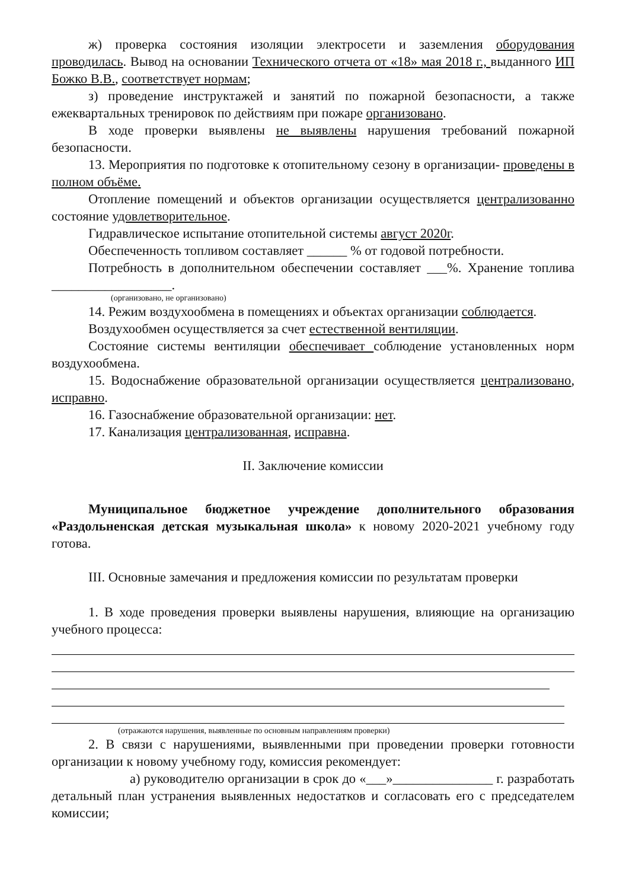ж) проверка состояния изоляции электросети и заземления оборудования проводилась. Вывод на основании Технического отчета от «18» мая 2018 г., выданного ИП Божко В.В., соответствует нормам;
з) проведение инструктажей и занятий по пожарной безопасности, а также ежеквартальных тренировок по действиям при пожаре организовано.
В ходе проверки выявлены не выявлены нарушения требований пожарной безопасности.
13. Мероприятия по подготовке к отопительному сезону в организации- проведены в полном объёме.
Отопление помещений и объектов организации осуществляется централизованно состояние удовлетворительное.
Гидравлическое испытание отопительной системы август 2020г.
Обеспеченность топливом составляет ______ % от годовой потребности.
Потребность в дополнительном обеспечении составляет ___%. Хранение топлива __________________.
(организовано, не организовано)
14. Режим воздухообмена в помещениях и объектах организации соблюдается.
Воздухообмен осуществляется за счет естественной вентиляции.
Состояние системы вентиляции обеспечивает соблюдение установленных норм воздухообмена.
15. Водоснабжение образовательной организации осуществляется централизовано, исправно.
16. Газоснабжение образовательной организации: нет.
17. Канализация централизованная, исправна.
II. Заключение комиссии
Муниципальное бюджетное учреждение дополнительного образования «Раздольненская детская музыкальная школа» к новому 2020-2021 учебному году готова.
III. Основные замечания и предложения комиссии по результатам проверки
1. В ходе проведения проверки выявлены нарушения, влияющие на организацию учебного процесса:
(отражаются нарушения, выявленные по основным направлениям проверки)
2. В связи с нарушениями, выявленными при проведении проверки готовности организации к новому учебному году, комиссия рекомендует:
а) руководителю организации в срок до «___»_______________ г. разработать детальный план устранения выявленных недостатков и согласовать его с председателем комиссии;